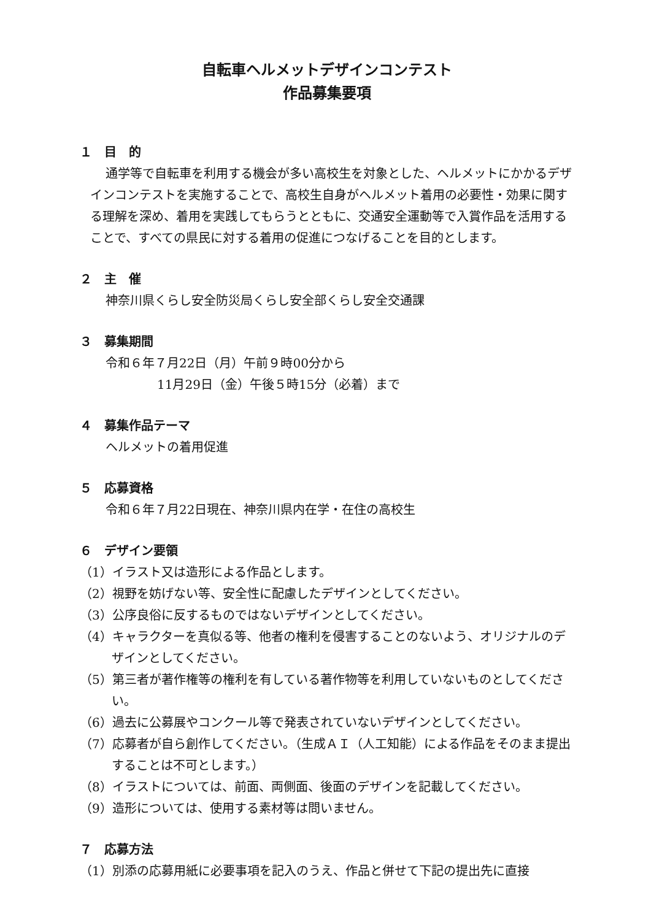自転車ヘルメットデザインコンテスト
作品募集要項
１　目　的
通学等で自転車を利用する機会が多い高校生を対象とした、ヘルメットにかかるデザインコンテストを実施することで、高校生自身がヘルメット着用の必要性・効果に関する理解を深め、着用を実践してもらうとともに、交通安全運動等で入賞作品を活用することで、すべての県民に対する着用の促進につなげることを目的とします。
２　主　催
神奈川県くらし安全防災局くらし安全部くらし安全交通課
３　募集期間
令和６年７月22日（月）午前９時00分から
11月29日（金）午後５時15分（必着）まで
４　募集作品テーマ
ヘルメットの着用促進
５　応募資格
令和６年７月22日現在、神奈川県内在学・在住の高校生
６　デザイン要領
（1）イラスト又は造形による作品とします。
（2）視野を妨げない等、安全性に配慮したデザインとしてください。
（3）公序良俗に反するものではないデザインとしてください。
（4）キャラクターを真似る等、他者の権利を侵害することのないよう、オリジナルのデザインとしてください。
（5）第三者が著作権等の権利を有している著作物等を利用していないものとしてください。
（6）過去に公募展やコンクール等で発表されていないデザインとしてください。
（7）応募者が自ら創作してください。（生成ＡＩ（人工知能）による作品をそのまま提出することは不可とします。）
（8）イラストについては、前面、両側面、後面のデザインを記載してください。
（9）造形については、使用する素材等は問いません。
７　応募方法
（1）別添の応募用紙に必要事項を記入のうえ、作品と併せて下記の提出先に直接